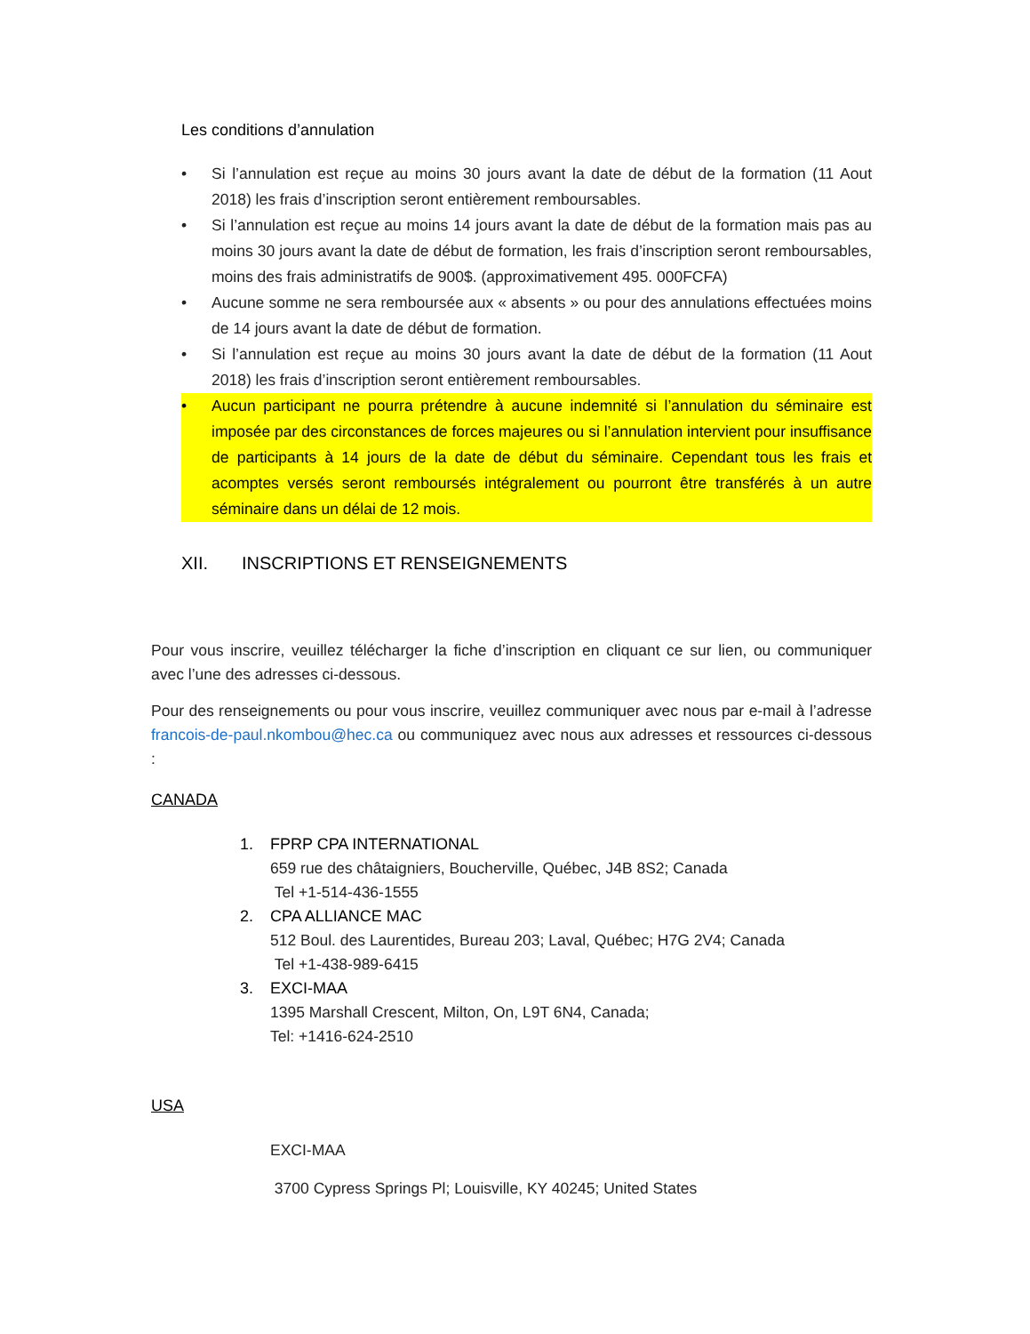Les conditions d’annulation
• Si l’annulation est reçue au moins 30 jours avant la date de début de la formation (11 Aout 2018) les frais d’inscription seront entièrement remboursables.
• Si l’annulation est reçue au moins 14 jours avant la date de début de la formation mais pas au moins 30 jours avant la date de début de formation, les frais d’inscription seront remboursables, moins des frais administratifs de 900$. (approximativement 495. 000FCFA)
• Aucune somme ne sera remboursée aux « absents » ou pour des annulations effectuées moins de 14 jours avant la date de début de formation.
• Si l’annulation est reçue au moins 30 jours avant la date de début de la formation (11 Aout 2018) les frais d’inscription seront entièrement remboursables.
• Aucun participant ne pourra prétendre à aucune indemnité si l’annulation du séminaire est imposée par des circonstances de forces majeures ou si l’annulation intervient pour insuffisance de participants à 14 jours de la date de début du séminaire. Cependant tous les frais et acomptes versés seront remboursés intégralement ou pourront être transférés à un autre séminaire dans un délai de 12 mois.
XII. INSCRIPTIONS ET RENSEIGNEMENTS
Pour vous inscrire, veuillez télécharger la fiche d’inscription en cliquant ce sur lien, ou communiquer avec l’une des adresses ci-dessous.
Pour des renseignements ou pour vous inscrire, veuillez communiquer avec nous par e-mail à l’adresse francois-de-paul.nkombou@hec.ca ou communiquez avec nous aux adresses et ressources ci-dessous :
CANADA
1. FPRP CPA INTERNATIONAL
659 rue des châtaigniers, Boucherville, Québec, J4B 8S2; Canada
Tel +1-514-436-1555
2. CPA ALLIANCE MAC
512 Boul. des Laurentides, Bureau 203; Laval, Québec; H7G 2V4; Canada
Tel +1-438-989-6415
3. EXCI-MAA
1395 Marshall Crescent, Milton, On, L9T 6N4, Canada;
Tel: +1416-624-2510
USA
EXCI-MAA
3700 Cypress Springs Pl; Louisville, KY 40245; United States